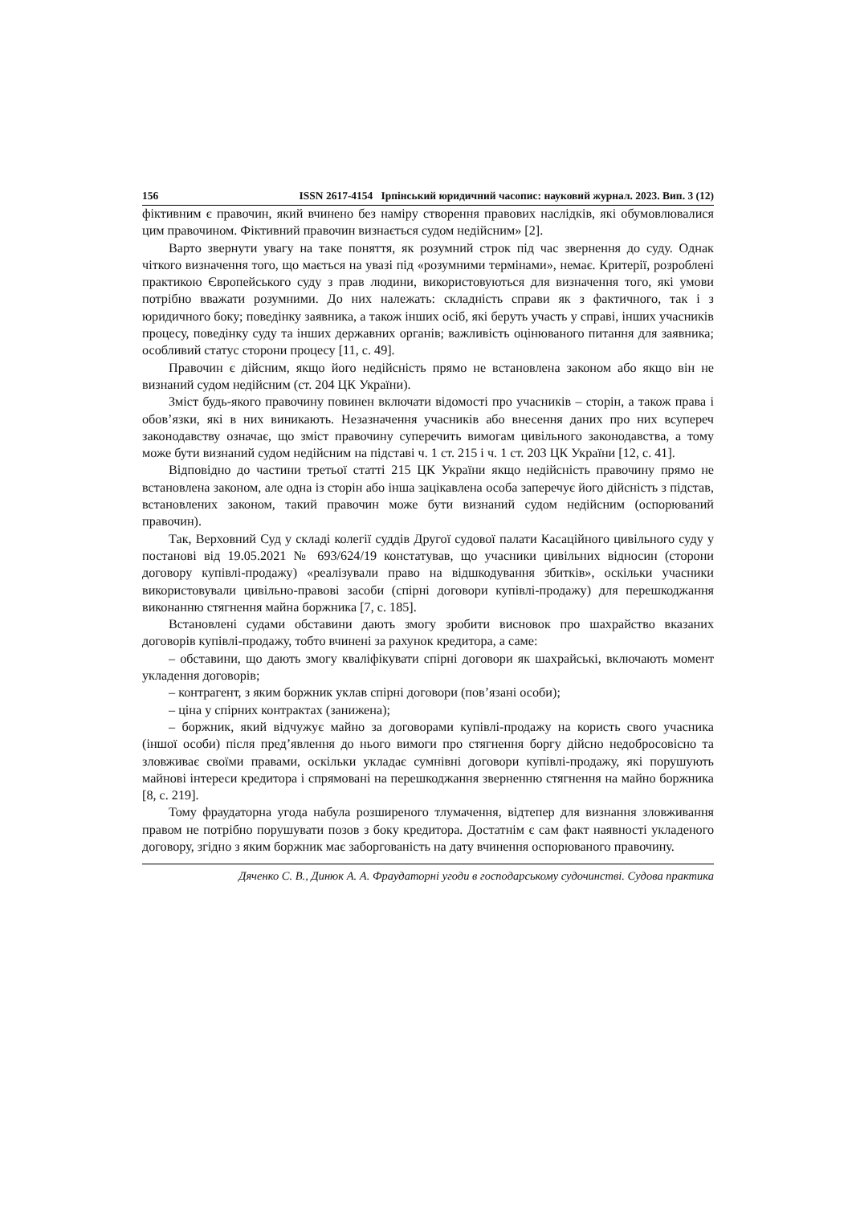156 ISSN 2617-4154 Ірпінський юридичний часопис: науковий журнал. 2023. Вип. 3 (12)
фіктивним є правочин, який вчинено без наміру створення правових наслідків, які обумовлювалися цим правочином. Фіктивний правочин визнається судом недійсним» [2].
Варто звернути увагу на таке поняття, як розумний строк під час звернення до суду. Однак чіткого визначення того, що мається на увазі під «розумними термінами», немає. Критерії, розроблені практикою Європейського суду з прав людини, використовуються для визначення того, які умови потрібно вважати розумними. До них належать: складність справи як з фактичного, так і з юридичного боку; поведінку заявника, а також інших осіб, які беруть участь у справі, інших учасників процесу, поведінку суду та інших державних органів; важливість оцінюваного питання для заявника; особливий статус сторони процесу [11, с. 49].
Правочин є дійсним, якщо його недійсність прямо не встановлена законом або якщо він не визнаний судом недійсним (ст. 204 ЦК України).
Зміст будь-якого правочину повинен включати відомості про учасників – сторін, а також права і обов’язки, які в них виникають. Незазначення учасників або внесення даних про них всупереч законодавству означає, що зміст правочину суперечить вимогам цивільного законодавства, а тому може бути визнаний судом недійсним на підставі ч. 1 ст. 215 і ч. 1 ст. 203 ЦК України [12, с. 41].
Відповідно до частини третьої статті 215 ЦК України якщо недійсність правочину прямо не встановлена законом, але одна із сторін або інша зацікавлена особа заперечує його дійсність з підстав, встановлених законом, такий правочин може бути визнаний судом недійсним (оспорюваний правочин).
Так, Верховний Суд у складі колегії суддів Другої судової палати Касаційного цивільного суду у постанові від 19.05.2021 № 693/624/19 констатував, що учасники цивільних відносин (сторони договору купівлі-продажу) «реалізували право на відшкодування збитків», оскільки учасники використовували цивільно-правові засоби (спірні договори купівлі-продажу) для перешкоджання виконанню стягнення майна боржника [7, с. 185].
Встановлені судами обставини дають змогу зробити висновок про шахрайство вказаних договорів купівлі-продажу, тобто вчинені за рахунок кредитора, а саме:
– обставини, що дають змогу кваліфікувати спірні договори як шахрайські, включають момент укладення договорів;
– контрагент, з яким боржник уклав спірні договори (пов’язані особи);
– ціна у спірних контрактах (занижена);
– боржник, який відчужує майно за договорами купівлі-продажу на користь свого учасника (іншої особи) після пред’явлення до нього вимоги про стягнення боргу дійсно недобросовісно та зловживає своїми правами, оскільки укладає сумнівні договори купівлі-продажу, які порушують майнові інтереси кредитора і спрямовані на перешкоджання зверненню стягнення на майно боржника [8, с. 219].
Тому фраудаторна угода набула розширеного тлумачення, відтепер для визнання зловживання правом не потрібно порушувати позов з боку кредитора. Достатнім є сам факт наявності укладеного договору, згідно з яким боржник має заборгованість на дату вчинення оспорюваного правочину.
Дяченко С. В., Динюк А. А. Фраудаторні угоди в господарському судочинстві. Судова практика